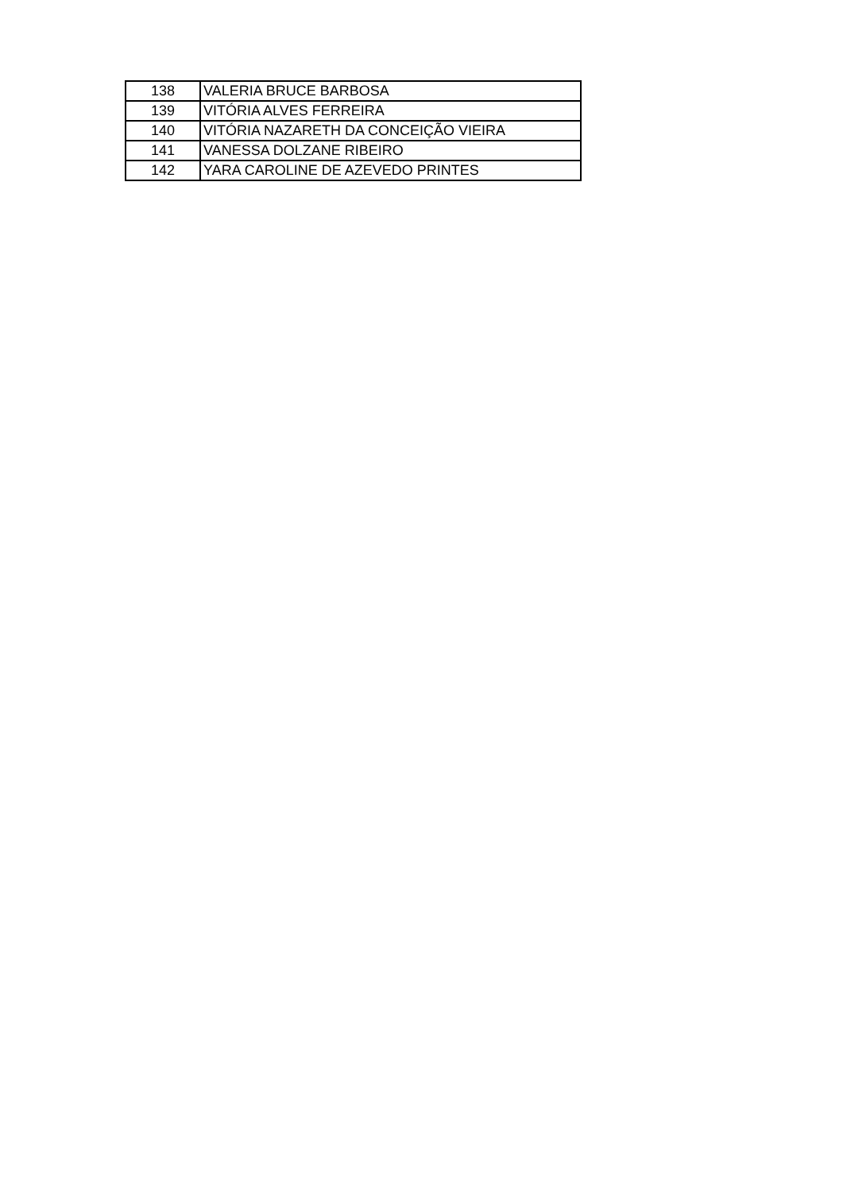| 138 | VALERIA BRUCE BARBOSA |
| 139 | VITÓRIA ALVES FERREIRA |
| 140 | VITÓRIA NAZARETH DA CONCEIÇÃO VIEIRA |
| 141 | VANESSA DOLZANE RIBEIRO |
| 142 | YARA CAROLINE DE AZEVEDO PRINTES |